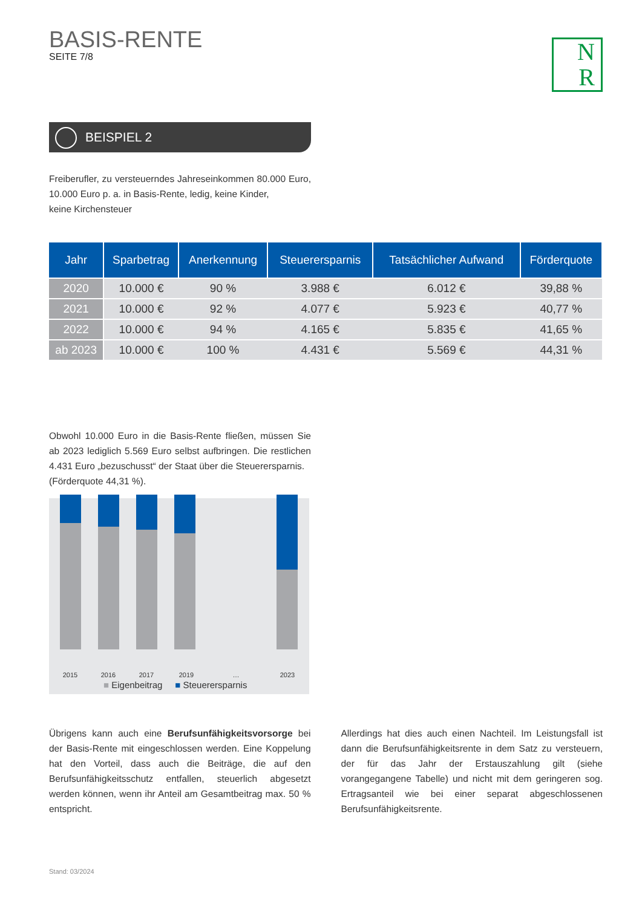BASIS-RENTE
SEITE 7/8
N
R
BEISPIEL 2
Freiberufler, zu versteuerndes Jahreseinkommen 80.000 Euro, 10.000 Euro p. a. in Basis-Rente, ledig, keine Kinder,
keine Kirchensteuer
| Jahr | Sparbetrag | Anerkennung | Steuerersparnis | Tatsächlicher Aufwand | Förderquote |
| --- | --- | --- | --- | --- | --- |
| 2020 | 10.000 € | 90 % | 3.988 € | 6.012 € | 39,88 % |
| 2021 | 10.000 € | 92 % | 4.077 € | 5.923 € | 40,77 % |
| 2022 | 10.000 € | 94 % | 4.165 € | 5.835 € | 41,65 % |
| ab 2023 | 10.000 € | 100 % | 4.431 € | 5.569 € | 44,31 % |
Obwohl 10.000 Euro in die Basis-Rente fließen, müssen Sie ab 2023 lediglich 5.569 Euro selbst aufbringen. Die restlichen 4.431 Euro „bezuschusst“ der Staat über die Steuerersparnis.
(Förderquote 44,31 %).
2015 2016 2017 2019 … 2023
■ Eigenbeitrag ■ Steuerersparnis
Übrigens kann auch eine Berufsunfähigkeitsvorsorge bei der Basis-Rente mit eingeschlossen werden. Eine Koppelung hat den Vorteil, dass auch die Beiträge, die auf den Berufsunfähigkeitsschutz entfallen, steuerlich abgesetzt werden können, wenn ihr Anteil am Gesamtbeitrag max. 50 % entspricht.
Allerdings hat dies auch einen Nachteil. Im Leistungsfall ist dann die Berufsunfähigkeitsrente in dem Satz zu versteuern, der für das Jahr der Erstauszahlung gilt (siehe vorangegangene Tabelle) und nicht mit dem geringeren sog. Ertragsanteil wie bei einer separat abgeschlossenen Berufsunfähigkeitsrente.
Stand: 03/2024